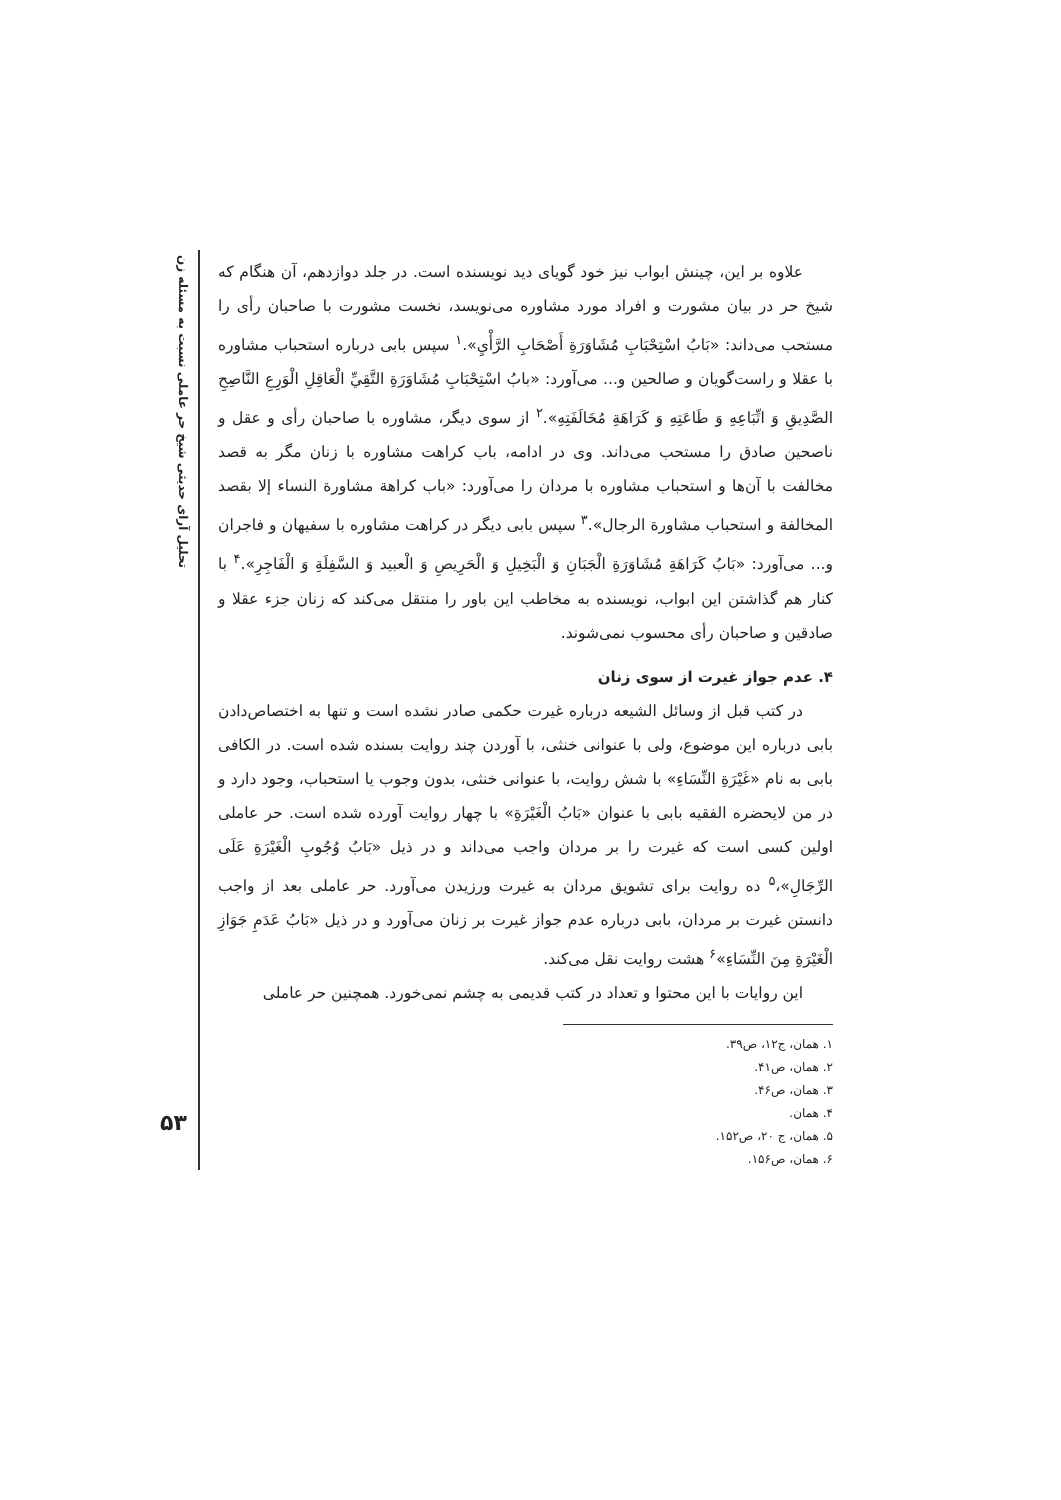تحلیل آرای حدیثی شیخ حر عاملی نسبت به مسئله زن
۵۳
علاوه بر این، چینش ابواب نیز خود گویای دید نویسنده است. در جلد دوازدهم، آن هنگام که شیخ حر در بیان مشورت و افراد مورد مشاوره می‌نویسد، نخست مشورت با صاحبان رأی را مستحب می‌داند: «بَابُ اسْتِحْبَابِ مُشَاوَرَةِ أَصْحَابِ الرَّأْيِ».<sup>۱</sup> سپس بابی درباره استحباب مشاوره با عقلا و راست‌گویان و صالحین و... می‌آورد: «بابُ اسْتِحْبَابِ مُشَاوَرَةِ التَّقِيِّ الْعَاقِلِ الْوَرِعِ النَّاصِحِ الصَّدِيقِ وَ اتِّبَاعِهِ وَ طَاعَتِهِ وَ كَرَاهَةِ مُخَالَفَتِهِ».<sup>۲</sup> از سوی دیگر، مشاوره با صاحبان رأی و عقل و ناصحین صادق را مستحب می‌داند. وی در ادامه، باب کراهت مشاوره با زنان مگر به قصد مخالفت با آن‌ها و استحباب مشاوره با مردان را می‌آورد: «باب كراهة مشاورة النساء إلا بقصد المخالفة و استحباب مشاورة الرجال».<sup>۳</sup> سپس بابی دیگر در کراهت مشاوره با سفیهان و فاجران و... می‌آورد: «بَابُ كَرَاهَةِ مُشَاوَرَةِ الْجَبَانِ وَ الْبَخِيلِ وَ الْحَرِيصِ وَ الْعبيد وَ السَّفِلَةِ وَ الْفَاجِرِ».<sup>۴</sup> با کنار هم گذاشتن این ابواب، نویسنده به مخاطب این باور را منتقل می‌کند که زنان جزء عقلا و صادقین و صاحبان رأی محسوب نمی‌شوند.
۴. عدم جواز غیرت از سوی زنان
در کتب قبل از وسائل الشیعه درباره غیرت حکمی صادر نشده است و تنها به اختصاص‌دادن بابی درباره این موضوع، ولی با عنوانی خنثی، با آوردن چند روایت بسنده شده است. در الکافی بابی به نام «غَيْرَةِ النِّسَاءِ» با شش روایت، با عنوانی خنثی، بدون وجوب یا استحباب، وجود دارد و در من لایحضره الفقیه بابی با عنوان «بَابُ الْغَيْرَةِ» با چهار روایت آورده شده است. حر عاملی اولین کسی است که غیرت را بر مردان واجب می‌داند و در ذیل «بَابُ وُجُوبِ الْغَيْرَةِ عَلَى الرِّجَالِ»،<sup>۵</sup> ده روایت برای تشویق مردان به غیرت ورزیدن می‌آورد. حر عاملی بعد از واجب دانستن غیرت بر مردان، بابی درباره عدم جواز غیرت بر زنان می‌آورد و در ذیل «بَابُ عَدَمِ جَوَازِ الْغَيْرَةِ مِنَ النِّسَاءِ»<sup>۶</sup> هشت روایت نقل می‌کند.
این روایات با این محتوا و تعداد در کتب قدیمی به چشم نمی‌خورد. همچنین حر عاملی
۱. همان، ج۱۲، ص۳۹.
۲. همان، ص۴۱.
۳. همان، ص۴۶.
۴. همان.
۵. همان، ج ۲۰، ص۱۵۲.
۶. همان، ص۱۵۶.